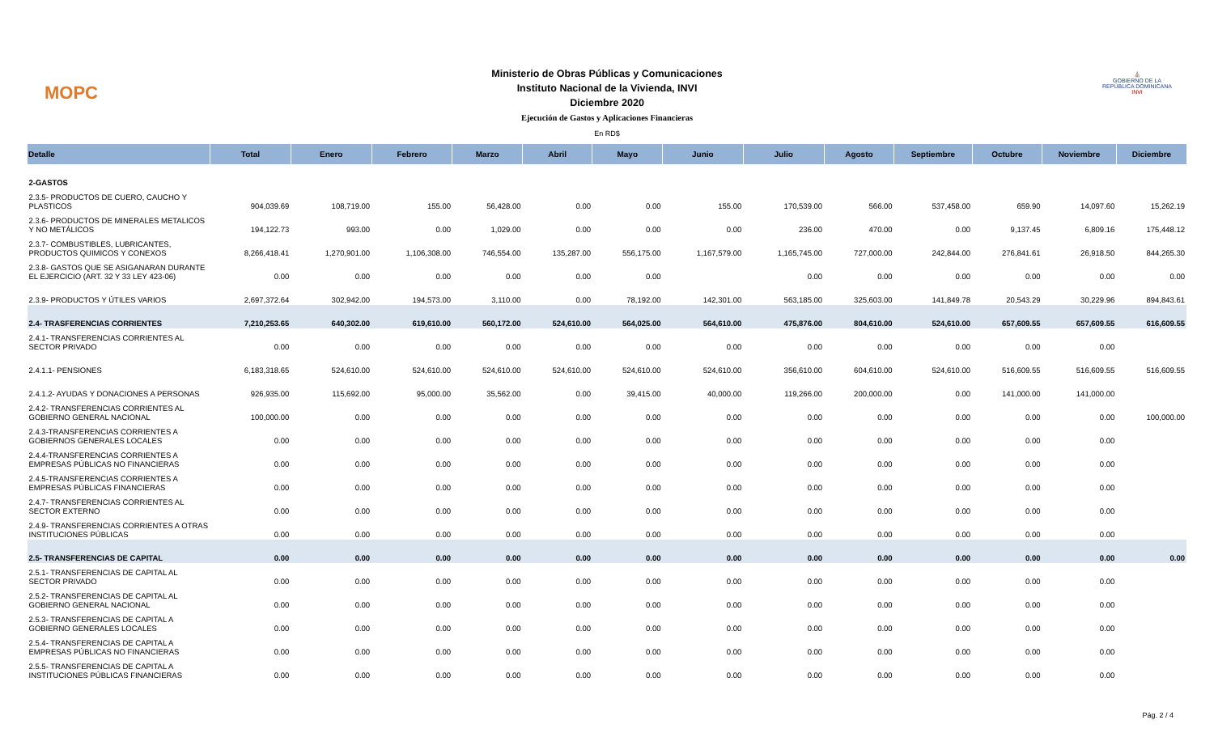MOPC
⛪
GOBIERNO DE LA
REPÚBLICA DOMINICANA
INVI
Ministerio de Obras Públicas y Comunicaciones
Instituto Nacional de la Vivienda, INVI
Diciembre 2020
Ejecución de Gastos y Aplicaciones Financieras
En RD$
| Detalle | Total | Enero | Febrero | Marzo | Abril | Mayo | Junio | Julio | Agosto | Septiembre | Octubre | Noviembre | Diciembre |
| --- | --- | --- | --- | --- | --- | --- | --- | --- | --- | --- | --- | --- | --- |
| 2-GASTOS | | | | | | | | | | | | | |
| 2.3.5- PRODUCTOS DE CUERO, CAUCHO Y PLASTICOS | 904,039.69 | 108,719.00 | 155.00 | 56,428.00 | 0.00 | 0.00 | 155.00 | 170,539.00 | 566.00 | 537,458.00 | 659.90 | 14,097.60 | 15,262.19 |
| 2.3.6- PRODUCTOS DE MINERALES METALICOS Y NO METÁLICOS | 194,122.73 | 993.00 | 0.00 | 1,029.00 | 0.00 | 0.00 | 0.00 | 236.00 | 470.00 | 0.00 | 9,137.45 | 6,809.16 | 175,448.12 |
| 2.3.7- COMBUSTIBLES, LUBRICANTES, PRODUCTOS QUIMICOS Y CONEXOS | 8,266,418.41 | 1,270,901.00 | 1,106,308.00 | 746,554.00 | 135,287.00 | 556,175.00 | 1,167,579.00 | 1,165,745.00 | 727,000.00 | 242,844.00 | 276,841.61 | 26,918.50 | 844,265.30 |
| 2.3.8- GASTOS QUE SE ASIGANARAN DURANTE EL EJERCICIO (ART. 32 Y 33 LEY 423-06) | 0.00 | 0.00 | 0.00 | 0.00 | 0.00 | 0.00 | | 0.00 | 0.00 | 0.00 | 0.00 | 0.00 | 0.00 |
| 2.3.9- PRODUCTOS Y ÚTILES VARIOS | 2,697,372.64 | 302,942.00 | 194,573.00 | 3,110.00 | 0.00 | 78,192.00 | 142,301.00 | 563,185.00 | 325,603.00 | 141,849.78 | 20,543.29 | 30,229.96 | 894,843.61 |
| 2.4- TRASFERENCIAS CORRIENTES | 7,210,253.65 | 640,302.00 | 619,610.00 | 560,172.00 | 524,610.00 | 564,025.00 | 564,610.00 | 475,876.00 | 804,610.00 | 524,610.00 | 657,609.55 | 657,609.55 | 616,609.55 |
| 2.4.1- TRANSFERENCIAS CORRIENTES AL SECTOR PRIVADO | 0.00 | 0.00 | 0.00 | 0.00 | 0.00 | 0.00 | 0.00 | 0.00 | 0.00 | 0.00 | 0.00 | 0.00 | |
| 2.4.1.1- PENSIONES | 6,183,318.65 | 524,610.00 | 524,610.00 | 524,610.00 | 524,610.00 | 524,610.00 | 524,610.00 | 356,610.00 | 604,610.00 | 524,610.00 | 516,609.55 | 516,609.55 | 516,609.55 |
| 2.4.1.2- AYUDAS Y DONACIONES A PERSONAS | 926,935.00 | 115,692.00 | 95,000.00 | 35,562.00 | 0.00 | 39,415.00 | 40,000.00 | 119,266.00 | 200,000.00 | 0.00 | 141,000.00 | 141,000.00 | |
| 2.4.2- TRANSFERENCIAS CORRIENTES AL GOBIERNO GENERAL NACIONAL | 100,000.00 | 0.00 | 0.00 | 0.00 | 0.00 | 0.00 | 0.00 | 0.00 | 0.00 | 0.00 | 0.00 | 0.00 | 100,000.00 |
| 2.4.3-TRANSFERENCIAS CORRIENTES A GOBIERNOS GENERALES LOCALES | 0.00 | 0.00 | 0.00 | 0.00 | 0.00 | 0.00 | 0.00 | 0.00 | 0.00 | 0.00 | 0.00 | 0.00 | |
| 2.4.4-TRANSFERENCIAS CORRIENTES A EMPRESAS PÚBLICAS NO FINANCIERAS | 0.00 | 0.00 | 0.00 | 0.00 | 0.00 | 0.00 | 0.00 | 0.00 | 0.00 | 0.00 | 0.00 | 0.00 | |
| 2.4.5-TRANSFERENCIAS CORRIENTES A EMPRESAS PÚBLICAS FINANCIERAS | 0.00 | 0.00 | 0.00 | 0.00 | 0.00 | 0.00 | 0.00 | 0.00 | 0.00 | 0.00 | 0.00 | 0.00 | |
| 2.4.7- TRANSFERENCIAS CORRIENTES AL SECTOR EXTERNO | 0.00 | 0.00 | 0.00 | 0.00 | 0.00 | 0.00 | 0.00 | 0.00 | 0.00 | 0.00 | 0.00 | 0.00 | |
| 2.4.9- TRANSFERENCIAS CORRIENTES A OTRAS INSTITUCIONES PÚBLICAS | 0.00 | 0.00 | 0.00 | 0.00 | 0.00 | 0.00 | 0.00 | 0.00 | 0.00 | 0.00 | 0.00 | 0.00 | |
| 2.5- TRANSFERENCIAS DE CAPITAL | 0.00 | 0.00 | 0.00 | 0.00 | 0.00 | 0.00 | 0.00 | 0.00 | 0.00 | 0.00 | 0.00 | 0.00 | 0.00 |
| 2.5.1- TRANSFERENCIAS DE CAPITAL AL SECTOR PRIVADO | 0.00 | 0.00 | 0.00 | 0.00 | 0.00 | 0.00 | 0.00 | 0.00 | 0.00 | 0.00 | 0.00 | 0.00 | |
| 2.5.2- TRANSFERENCIAS DE CAPITAL AL GOBIERNO GENERAL NACIONAL | 0.00 | 0.00 | 0.00 | 0.00 | 0.00 | 0.00 | 0.00 | 0.00 | 0.00 | 0.00 | 0.00 | 0.00 | |
| 2.5.3- TRANSFERENCIAS DE CAPITAL A GOBIERNO GENERALES LOCALES | 0.00 | 0.00 | 0.00 | 0.00 | 0.00 | 0.00 | 0.00 | 0.00 | 0.00 | 0.00 | 0.00 | 0.00 | |
| 2.5.4- TRANSFERENCIAS DE CAPITAL A EMPRESAS PÚBLICAS NO FINANCIERAS | 0.00 | 0.00 | 0.00 | 0.00 | 0.00 | 0.00 | 0.00 | 0.00 | 0.00 | 0.00 | 0.00 | 0.00 | |
| 2.5.5- TRANSFERENCIAS DE CAPITAL A INSTITUCIONES PÚBLICAS FINANCIERAS | 0.00 | 0.00 | 0.00 | 0.00 | 0.00 | 0.00 | 0.00 | 0.00 | 0.00 | 0.00 | 0.00 | 0.00 | |
Pág. 2 / 4